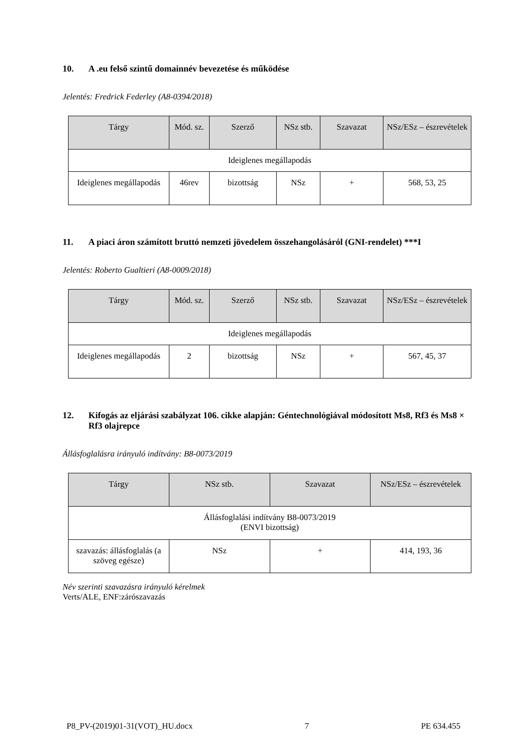10. A .eu felső szintű domainnév bevezetése és működése
Jelentés: Fredrick Federley (A8-0394/2018)
| Tárgy | Mód. sz. | Szerző | NSz stb. | Szavazat | NSz/ESz – észrevételek |
| --- | --- | --- | --- | --- | --- |
| Ideiglenes megállapodás | | | | | |
| Ideiglenes megállapodás | 46rev | bizottság | NSz | + | 568, 53, 25 |
11. A piaci áron számított bruttó nemzeti jövedelem összehangolásáról (GNI-rendelet) ***I
Jelentés: Roberto Gualtieri (A8-0009/2018)
| Tárgy | Mód. sz. | Szerző | NSz stb. | Szavazat | NSz/ESz – észrevételek |
| --- | --- | --- | --- | --- | --- |
| Ideiglenes megállapodás | | | | | |
| Ideiglenes megállapodás | 2 | bizottság | NSz | + | 567, 45, 37 |
12. Kifogás az eljárási szabályzat 106. cikke alapján: Géntechnológiával módosított Ms8, Rf3 és Ms8 × Rf3 olajrepce
Állásfoglalásra irányuló indítvány: B8-0073/2019
| Tárgy | NSz stb. | Szavazat | NSz/ESz – észrevételek |
| --- | --- | --- | --- |
| Állásfoglalási indítvány B8-0073/2019 (ENVI bizottság) | | | |
| szavazás: állásfoglalás (a szöveg egésze) | NSz | + | 414, 193, 36 |
Név szerinti szavazásra irányuló kérelmek
Verts/ALE, ENF:zárószavazás
P8_PV-(2019)01-31(VOT)_HU.docx 7 PE 634.455